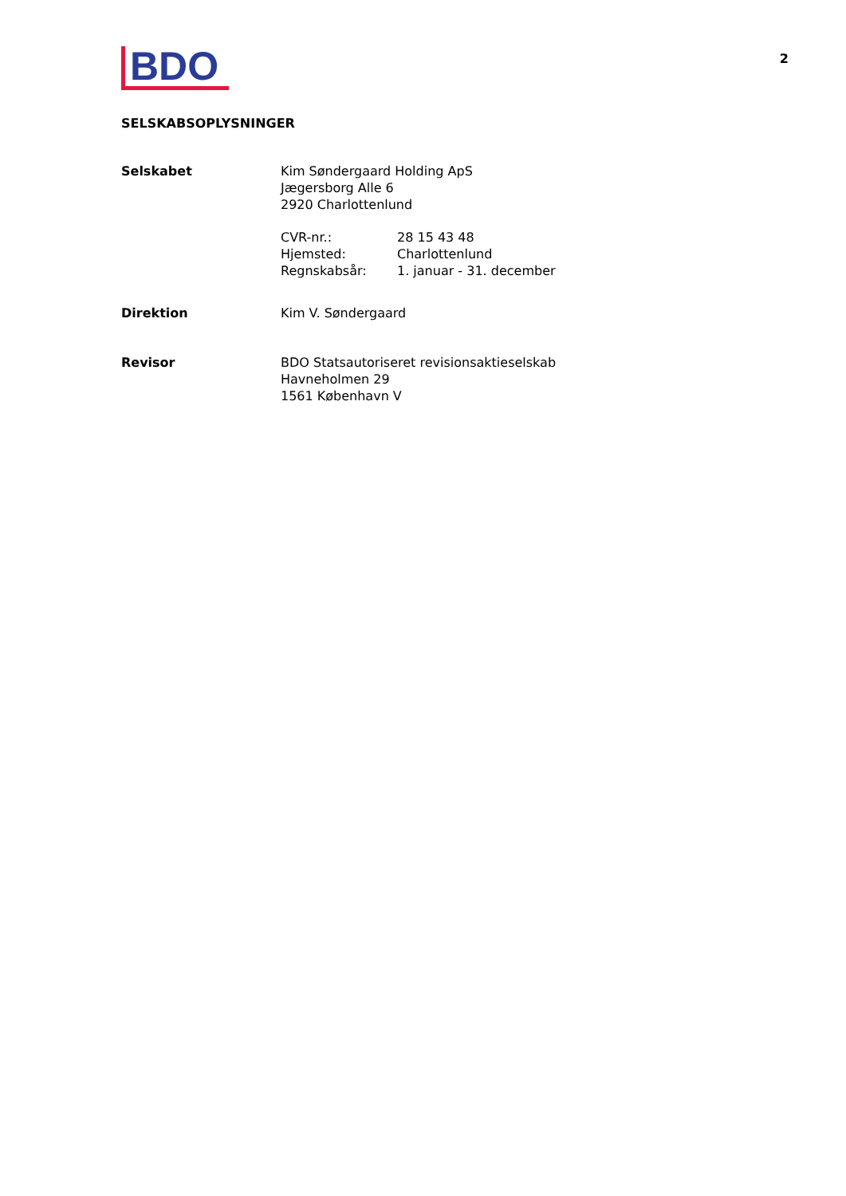BDO
2
SELSKABSOPLYSNINGER
| Selskabet | Kim Søndergaard Holding ApS Jægersborg Alle 6 2920 Charlottenlund / CVR-nr.: / 28 15 43 48 / / Hjemsted: / Charlottenlund / / Regnskabsår: / 1. januar - 31. december / |
| Direktion | Kim V. Søndergaard |
| Revisor | BDO Statsautoriseret revisionsaktieselskab Havneholmen 29 1561 København V |